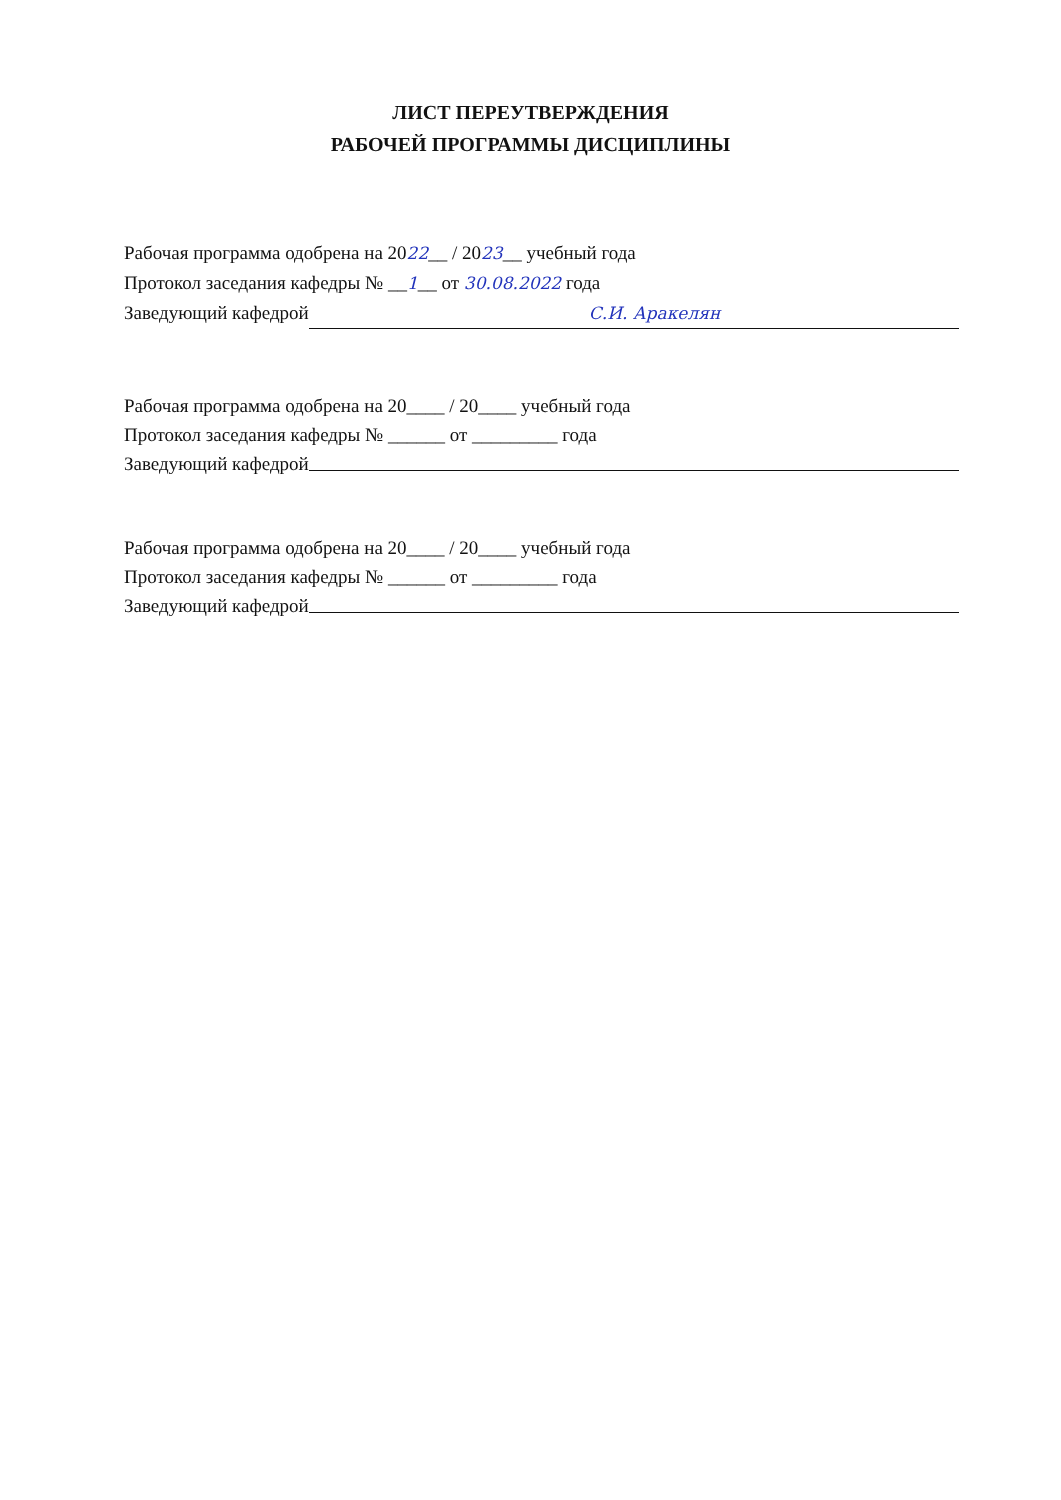ЛИСТ ПЕРЕУТВЕРЖДЕНИЯ
РАБОЧЕЙ ПРОГРАММЫ ДИСЦИПЛИНЫ
Рабочая программа одобрена на 2022__ / 2023__ учебный года
Протокол заседания кафедры № __1__ от 30.08.2022 года
Заведующий кафедрой С.И. Аракелян
Рабочая программа одобрена на 20____ / 20____ учебный года
Протокол заседания кафедры № ______ от _________ года
Заведующий кафедрой
Рабочая программа одобрена на 20____ / 20____ учебный года
Протокол заседания кафедры № ______ от _________ года
Заведующий кафедрой